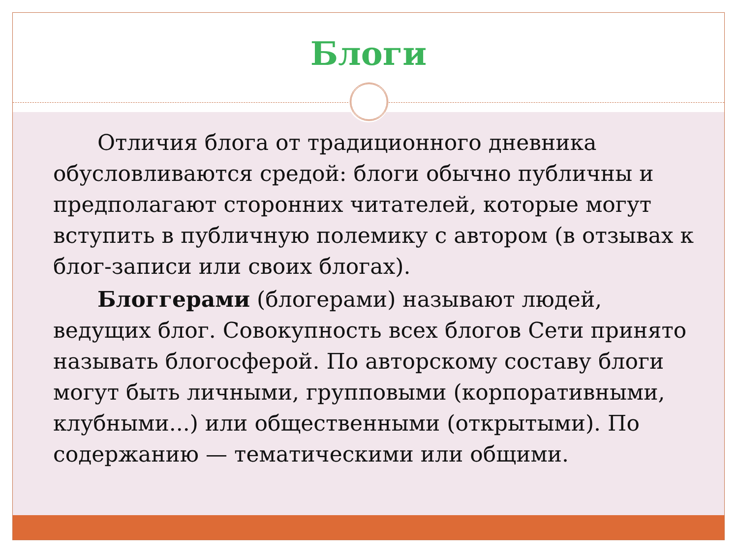Блоги
Отличия блога от традиционного дневника обусловливаются средой: блоги обычно публичны и предполагают сторонних читателей, которые могут вступить в публичную полемику с автором (в отзывах к блог-записи или своих блогах).
Блоггерами (блогерами) называют людей, ведущих блог. Совокупность всех блогов Сети принято называть блогосферой. По авторскому составу блоги могут быть личными, групповыми (корпоративными, клубными...) или общественными (открытыми). По содержанию — тематическими или общими.